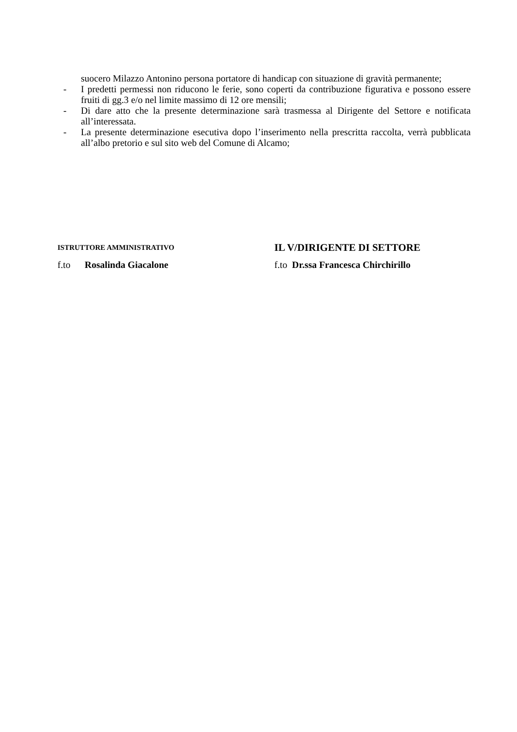suocero Milazzo Antonino persona portatore di handicap con situazione di gravità permanente;
- I predetti permessi non riducono le ferie, sono coperti da contribuzione figurativa e possono essere fruiti di gg.3 e/o nel limite massimo di 12 ore mensili;
- Di dare atto che la presente determinazione sarà trasmessa al Dirigente del Settore e notificata all’interessata.
- La presente determinazione esecutiva dopo l’inserimento nella prescritta raccolta, verrà pubblicata all’albo pretorio e sul sito web del Comune di Alcamo;
ISTRUTTORE AMMINISTRATIVO
f.to Rosalinda Giacalone
IL V/DIRIGENTE DI SETTORE
f.to Dr.ssa Francesca Chirchirillo